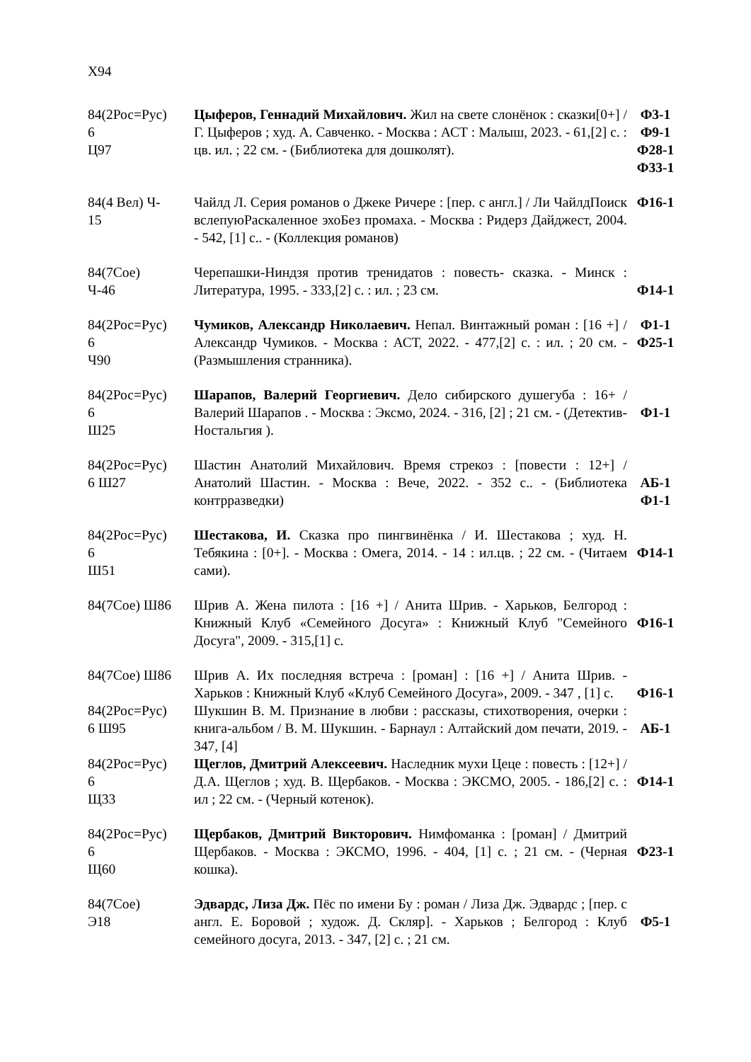Х94
| 84(2Рос=Рус) 6 Ц97 | Цыферов, Геннадий Михайлович. Жил на свете слонёнок : сказки[0+] / Г. Цыферов ; худ. А. Савченко. - Москва : АСТ : Малыш, 2023. - 61,[2] с. : цв. ил. ; 22 см. - (Библиотека для дошколят). | Ф3-1 Ф9-1 Ф28-1 Ф33-1 |
| 84(4 Вел) Ч- 15 | Чайлд Л. Серия романов о Джеке Ричере : [пер. с англ.] / Ли ЧайлдПоиск вслепуюРаскаленное эхоБез промаха. - Москва : Ридерз Дайджест, 2004. - 542, [1] с.. - (Коллекция романов) | Ф16-1 |
| 84(7Сое) Ч-46 | Черепашки-Ниндзя против тренидатов : повесть- сказка. - Минск : Литература, 1995. - 333,[2] с. : ил. ; 23 см. | Ф14-1 |
| 84(2Рос=Рус) 6 Ч90 | Чумиков, Александр Николаевич. Непал. Винтажный роман : [16 +] / Александр Чумиков. - Москва : АСТ, 2022. - 477,[2] с. : ил. ; 20 см. - (Размышления странника). | Ф1-1 Ф25-1 |
| 84(2Рос=Рус) 6 Ш25 | Шарапов, Валерий Георгиевич. Дело сибирского душегуба : 16+ / Валерий Шарапов . - Москва : Эксмо, 2024. - 316, [2] ; 21 см. - (Детектив- Ностальгия ). | Ф1-1 |
| 84(2Рос=Рус) 6 Ш27 | Шастин Анатолий Михайлович. Время стрекоз : [повести : 12+] / Анатолий Шастин. - Москва : Вече, 2022. - 352 с.. - (Библиотека контрразведки) | АБ-1 Ф1-1 |
| 84(2Рос=Рус) 6 Ш51 | Шестакова, И. Сказка про пингвинёнка / И. Шестакова ; худ. Н. Тебякина : [0+]. - Москва : Омега, 2014. - 14 : ил.цв. ; 22 см. - (Читаем сами). | Ф14-1 |
| 84(7Сое) Ш86 | Шрив А. Жена пилота : [16 +] / Анита Шрив. - Харьков, Белгород : Книжный Клуб «Семейного Досуга» : Книжный Клуб "Семейного Досуга", 2009. - 315,[1] с. | Ф16-1 |
| 84(7Сое) Ш86 | Шрив А. Их последняя встреча : [роман] : [16 +] / Анита Шрив. - Харьков : Книжный Клуб «Клуб Семейного Досуга», 2009. - 347 , [1] с. | Ф16-1 |
| 84(2Рос=Рус) 6 Ш95 | Шукшин В. М. Признание в любви : рассказы, стихотворения, очерки : книга-альбом / В. М. Шукшин. - Барнаул : Алтайский дом печати, 2019. - 347, [4] | АБ-1 |
| 84(2Рос=Рус) 6 Щ33 | Щеглов, Дмитрий Алексеевич. Наследник мухи Цеце : повесть : [12+] / Д.А. Щеглов ; худ. В. Щербаков. - Москва : ЭКСМО, 2005. - 186,[2] с. : ил ; 22 см. - (Черный котенок). | Ф14-1 |
| 84(2Рос=Рус) 6 Щ60 | Щербаков, Дмитрий Викторович. Нимфоманка : [роман] / Дмитрий Щербаков. - Москва : ЭКСМО, 1996. - 404, [1] с. ; 21 см. - (Черная кошка). | Ф23-1 |
| 84(7Сое) Э18 | Эдвардс, Лиза Дж. Пёс по имени Бу : роман / Лиза Дж. Эдвардс ; [пер. с англ. Е. Боровой ; худож. Д. Скляр]. - Харьков ; Белгород : Клуб семейного досуга, 2013. - 347, [2] с. ; 21 см. | Ф5-1 |